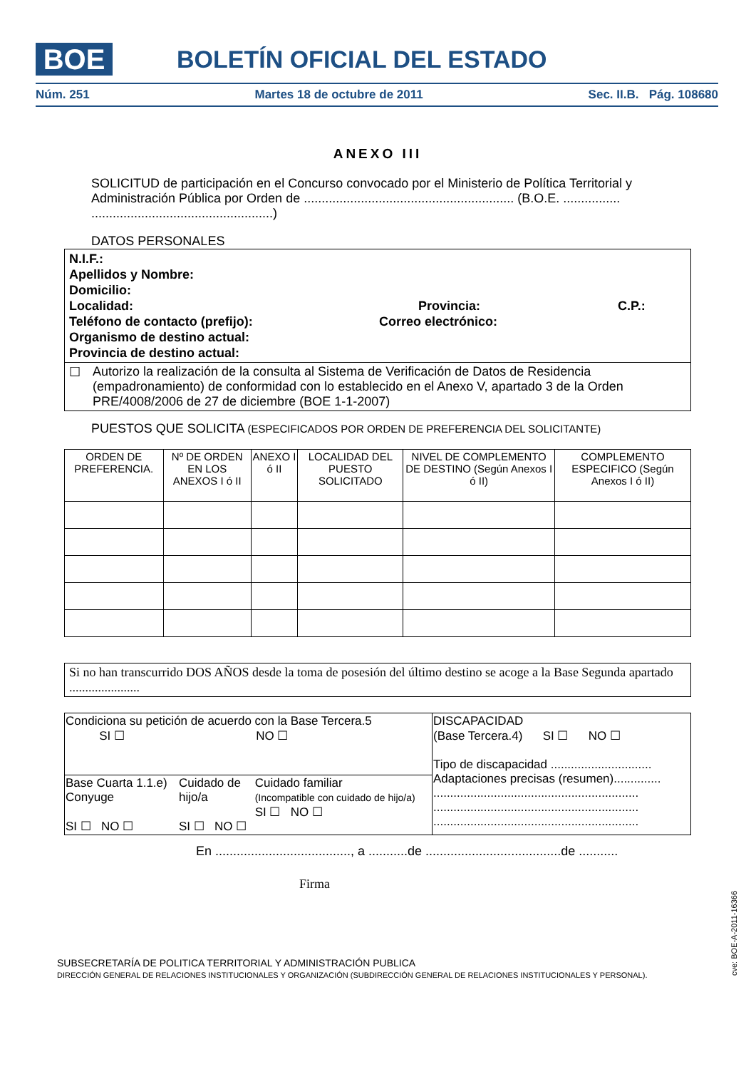BOE BOLETÍN OFICIAL DEL ESTADO
Núm. 251 Martes 18 de octubre de 2011 Sec. II.B. Pág. 108680
ANEXO III
SOLICITUD de participación en el Concurso convocado por el Ministerio de Política Territorial y Administración Pública por Orden de ........................................................... (B.O.E. ................ ...................................................)
DATOS PERSONALES
N.I.F.:
Apellidos y Nombre:
Domicilio:
Localidad: Provincia: C.P.:
Teléfono de contacto (prefijo): Correo electrónico:
Organismo de destino actual:
Provincia de destino actual:
☐ Autorizo la realización de la consulta al Sistema de Verificación de Datos de Residencia (empadronamiento) de conformidad con lo establecido en el Anexo V, apartado 3 de la Orden PRE/4008/2006 de 27 de diciembre (BOE 1-1-2007)
PUESTOS QUE SOLICITA (ESPECIFICADOS POR ORDEN DE PREFERENCIA DEL SOLICITANTE)
| ORDEN DE PREFERENCIA. | Nº DE ORDEN EN LOS ANEXOS I ó II | ANEXO I ó II | LOCALIDAD DEL PUESTO SOLICITADO | NIVEL DE COMPLEMENTO DE DESTINO (Según Anexos I ó II) | COMPLEMENTO ESPECIFICO (Según Anexos I ó II) |
Si no han transcurrido DOS AÑOS desde la toma de posesión del último destino se acoge a la Base Segunda apartado ......................
| Condiciona su petición de acuerdo con la Base Tercera.5 SI ☐ NO ☐ | | | DISCAPACIDAD (Base Tercera.4) SI ☐ NO ☐ Tipo de discapacidad .............................. Adaptaciones precisas (resumen).............. ............................................................. ............................................................. ............................................................. |
| Base Cuarta 1.1.e) Conyuge SI ☐ NO ☐ | Cuidado de hijo/a SI ☐ NO ☐ | Cuidado familiar (Incompatible con cuidado de hijo/a) SI ☐ NO ☐ | |
En ......................................, a ...........de ......................................de ...........
Firma
SUBSECRETARÍA DE POLITICA TERRITORIAL Y ADMINISTRACIÓN PUBLICA
DIRECCIÓN GENERAL DE RELACIONES INSTITUCIONALES Y ORGANIZACIÓN (SUBDIRECCIÓN GENERAL DE RELACIONES INSTITUCIONALES Y PERSONAL).
cve: BOE-A-2011-16366